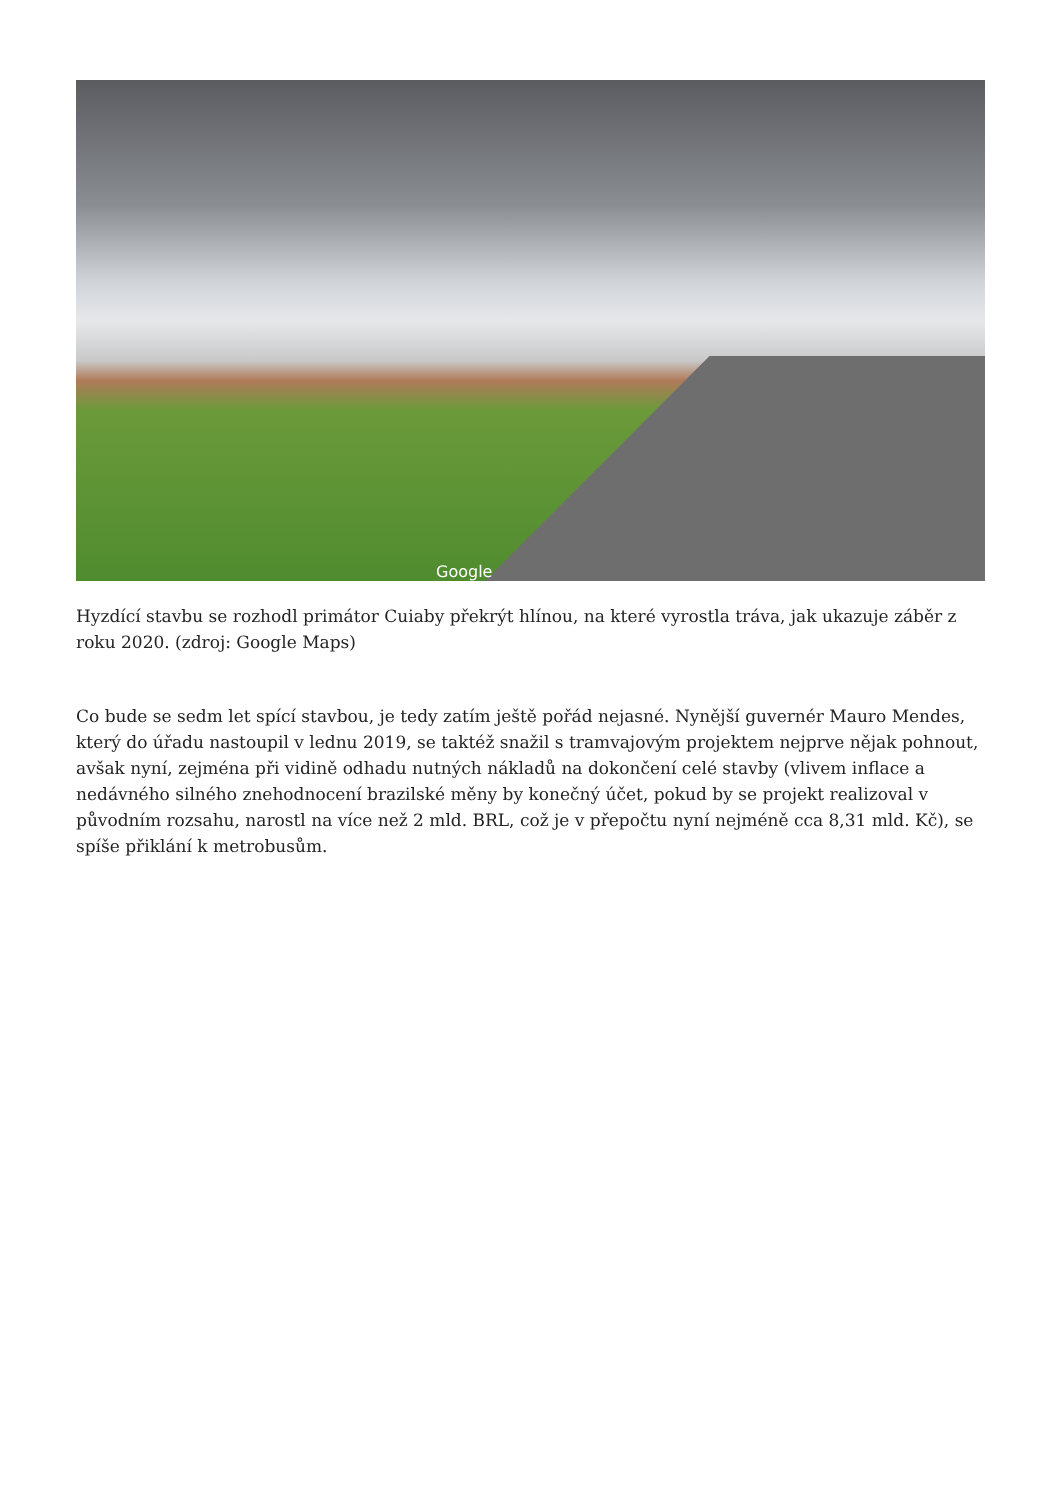Google
Hyzdící stavbu se rozhodl primátor Cuiaby překrýt hlínou, na které vyrostla tráva, jak ukazuje záběr z roku 2020. (zdroj: Google Maps)
Co bude se sedm let spící stavbou, je tedy zatím ještě pořád nejasné. Nynější guvernér Mauro Mendes, který do úřadu nastoupil v lednu 2019, se taktéž snažil s tramvajovým projektem nejprve nějak pohnout, avšak nyní, zejména při vidině odhadu nutných nákladů na dokončení celé stavby (vlivem inflace a nedávného silného znehodnocení brazilské měny by konečný účet, pokud by se projekt realizoval v původním rozsahu, narostl na více než 2 mld. BRL, což je v přepočtu nyní nejméně cca 8,31 mld. Kč), se spíše přiklání k metrobusům.